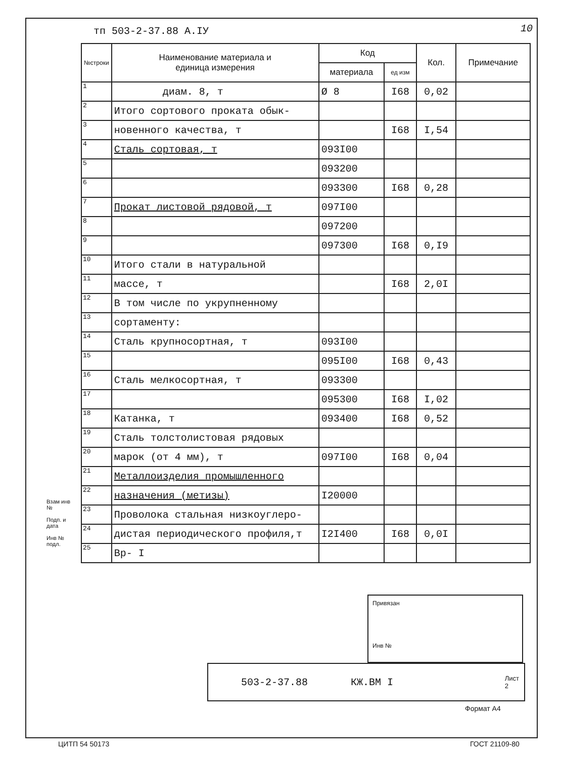тп 503-2-37.88 А.IУ 10
| №строки | Наименование материала и единица измерения | Код | | Кол. | Примечание |
| --- | --- | --- | --- | --- | --- |
| | | материала | ед изм | | |
| 1 | диам. 8, т | Ø 8 | I68 | 0,02 | |
| 2 | Итого сортового проката обык- | | | | |
| 3 | новенного качества, т | | I68 | I,54 | |
| 4 | Сталь сортовая, т | 093I00 | | | |
| 5 | | 093200 | | | |
| 6 | | 093300 | I68 | 0,28 | |
| 7 | Прокат листовой рядовой, т | 097I00 | | | |
| 8 | | 097200 | | | |
| 9 | | 097300 | I68 | 0,I9 | |
| 10 | Итого стали в натуральной | | | | |
| 11 | массе, т | | I68 | 2,0I | |
| 12 | В том числе по укрупненному | | | | |
| 13 | сортаменту: | | | | |
| 14 | Сталь крупносортная, т | 093I00 | | | |
| 15 | | 095I00 | I68 | 0,43 | |
| 16 | Сталь мелкосортная, т | 093300 | | | |
| 17 | | 095300 | I68 | I,02 | |
| 18 | Катанка, т | 093400 | I68 | 0,52 | |
| 19 | Сталь толстолистовая рядовых | | | | |
| 20 | марок (от 4 мм), т | 097I00 | I68 | 0,04 | |
| 21 | Металлоизделия промышленного | | | | |
| 22 | назначения (метизы) | I20000 | | | |
| 23 | Проволока стальная низкоуглеро- | | | | |
| 24 | дистая периодического профиля,т | I2I400 | I68 | 0,0I | |
| 25 | Вр- I | | | | |
Взам инв №
Подп. и дата
Инв № подл.
Привязан
Инв №
503-2-37.88 КЖ.ВМ I Лист
2
Формат А4
ЦИТП 54 50173 ГОСТ 21109-80